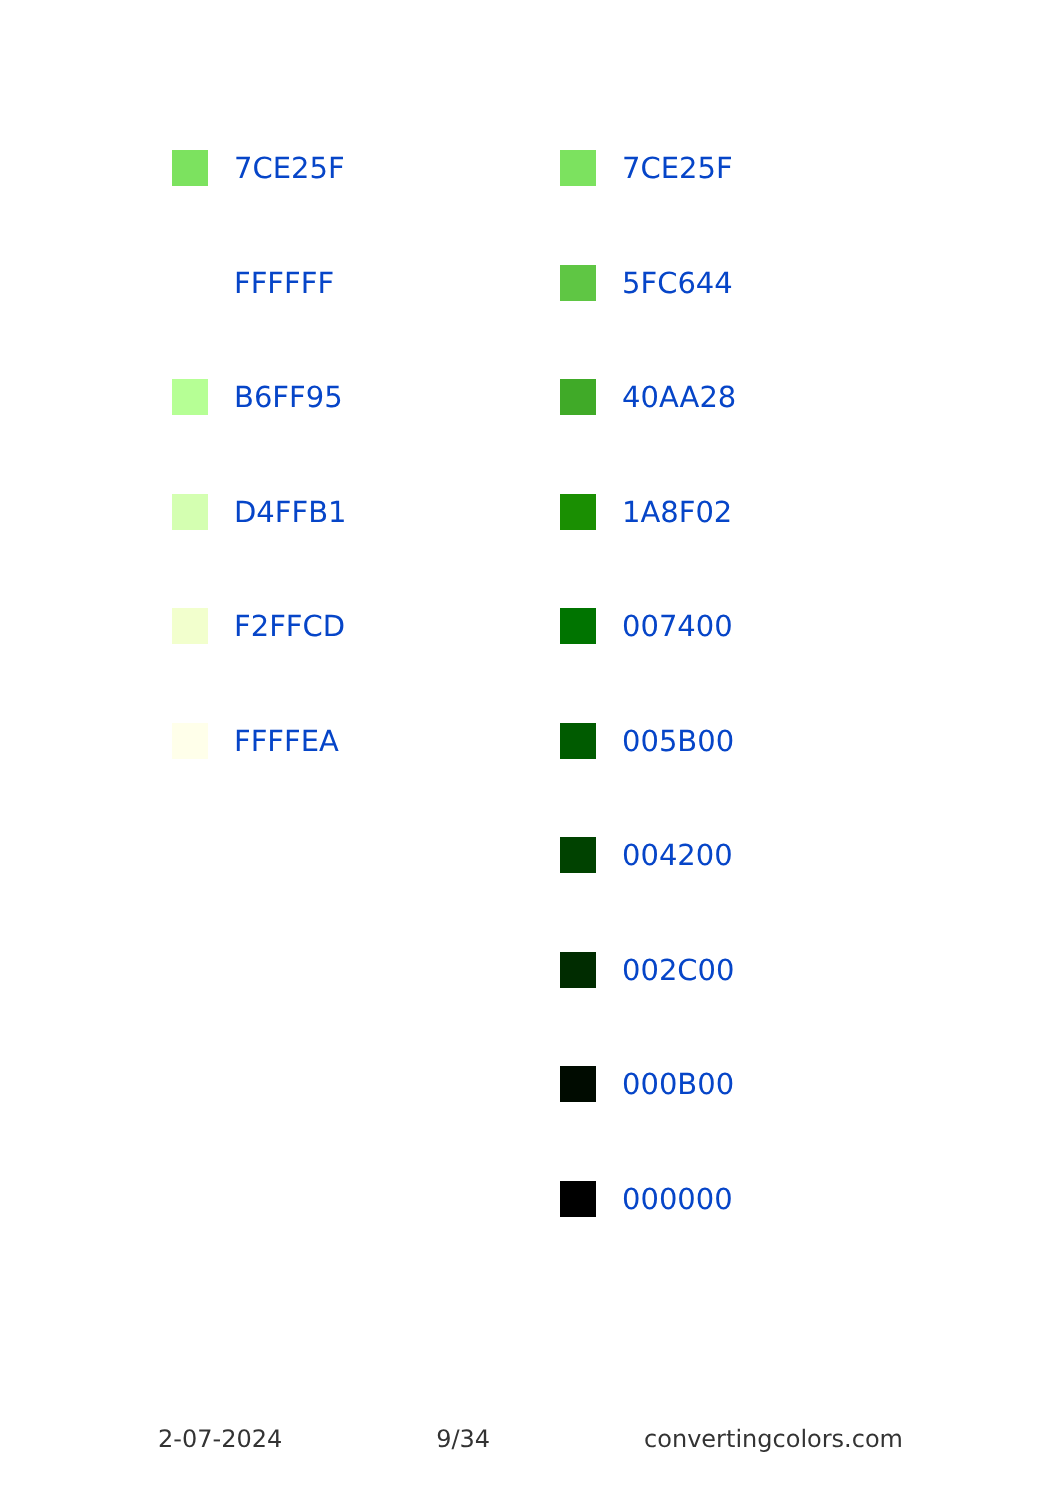7CE25F
FFFFFF
B6FF95
D4FFB1
F2FFCD
FFFFEA
7CE25F
5FC644
40AA28
1A8F02
007400
005B00
004200
002C00
000B00
000000
2-07-2024 9/34 convertingcolors.com